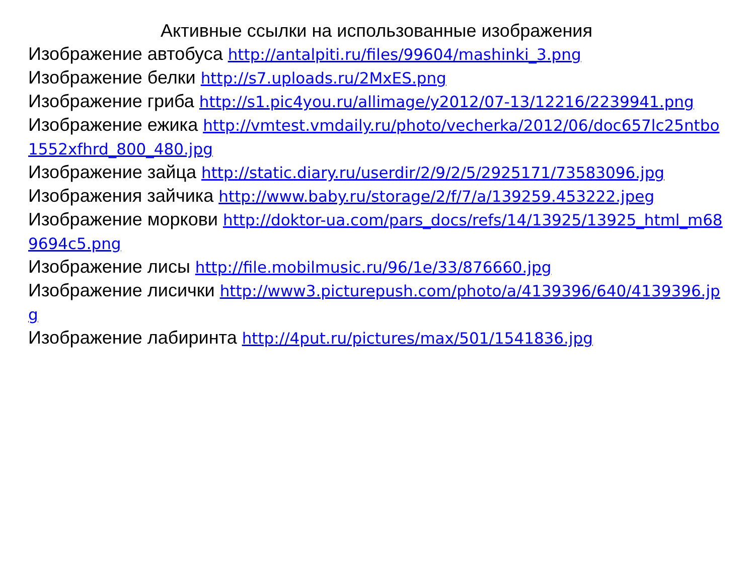Активные ссылки на использованные изображения
Изображение автобуса http://antalpiti.ru/files/99604/mashinki_3.png
Изображение белки http://s7.uploads.ru/2MxES.png
Изображение гриба http://s1.pic4you.ru/allimage/y2012/07-13/12216/2239941.png
Изображение ежика http://vmtest.vmdaily.ru/photo/vecherka/2012/06/doc657lc25ntbo1552xfhrd_800_480.jpg
Изображение зайца http://static.diary.ru/userdir/2/9/2/5/2925171/73583096.jpg
Изображения зайчика http://www.baby.ru/storage/2/f/7/a/139259.453222.jpeg
Изображение моркови http://doktor-ua.com/pars_docs/refs/14/13925/13925_html_m689694c5.png
Изображение лисы http://file.mobilmusic.ru/96/1e/33/876660.jpg
Изображение лисички http://www3.picturepush.com/photo/a/4139396/640/4139396.jpg
Изображение лабиринта http://4put.ru/pictures/max/501/1541836.jpg